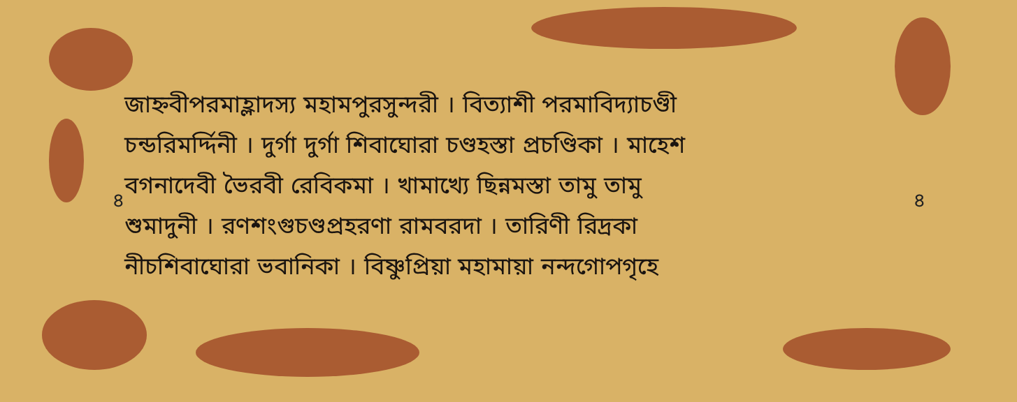৪
জাহ্নবীপরমাহ্লাদস্য মহামপুরসুন্দরী । বিত্যাশী পরমাবিদ্যাচণ্ডী
চন্ডরিমর্দ্দিনী । দুর্গা দুর্গা শিবাঘোরা চণ্ডহস্তা প্রচণ্ডিকা । মাহেশ
বগনাদেবী ভৈরবী রেবিকমা । খামাখ্যে ছিন্নমস্তা তামু তামু
শুমাদুনী । রণশংগুচণ্ডপ্রহরণা রামবরদা । তারিণী রিদ্রকা
নীচশিবাঘোরা ভবানিকা । বিষ্ণুপ্রিয়া মহামায়া নন্দগোপগৃহে
৪